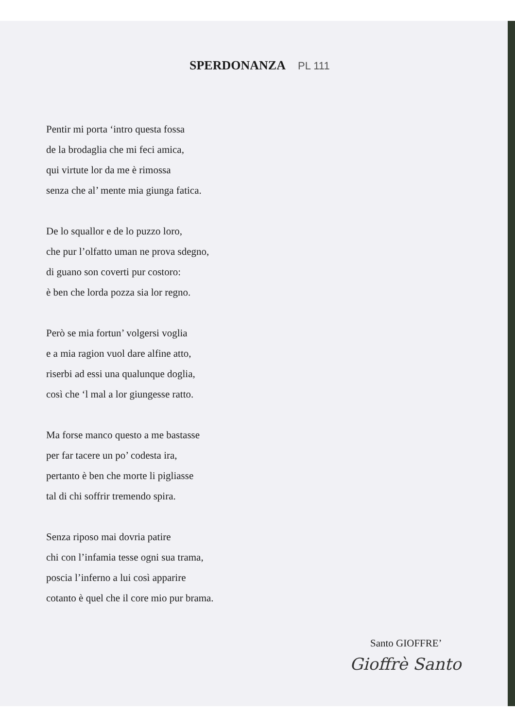SPERDONANZA PL 111
Pentir mi porta ‘intro questa fossa
de la brodaglia che mi feci amica,
qui virtute lor da me è rimossa
senza che al’ mente mia giunga fatica.
De lo squallor e de lo puzzo loro,
che pur l’olfatto uman ne prova sdegno,
di guano son coverti pur costoro:
è ben che lorda pozza sia lor regno.
Però se mia fortun’ volgersi voglia
e a mia ragion vuol dare alfine atto,
riserbi ad essi una qualunque doglia,
così che ‘l mal a lor giungesse ratto.
Ma forse manco questo a me bastasse
per far tacere un po’ codesta ira,
pertanto è ben che morte li pigliasse
tal di chi soffrir tremendo spira.
Senza riposo mai dovria patire
chi con l’infamia tesse ogni sua trama,
poscia l’inferno a lui così apparire
cotanto è quel che il core mio pur brama.
Santo GIOFFRE’
Gioffrè Santo